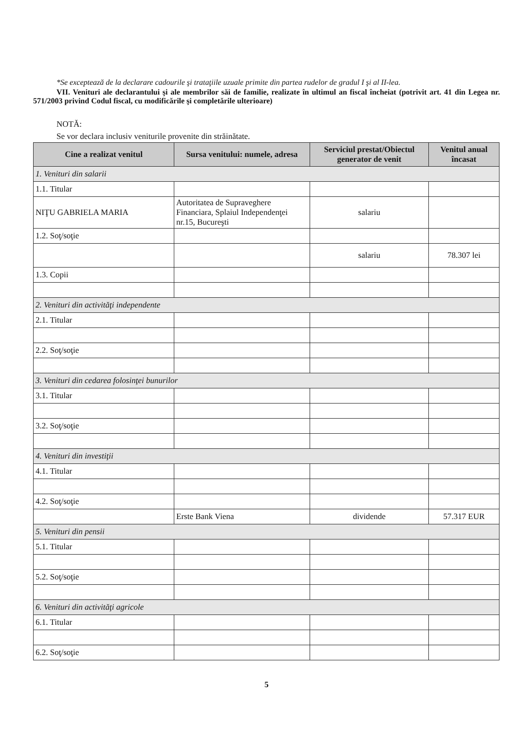*Se exceptează de la declarare cadourile şi trataţiile uzuale primite din partea rudelor de gradul I şi al II-lea.
VII. Venituri ale declarantului şi ale membrilor săi de familie, realizate în ultimul an fiscal încheiat (potrivit art. 41 din Legea nr. 571/2003 privind Codul fiscal, cu modificările şi completările ulterioare)
NOTĂ:
Se vor declara inclusiv veniturile provenite din străinătate.
| Cine a realizat venitul | Sursa venitului: numele, adresa | Serviciul prestat/Obiectul generator de venit | Venitul anual încasat |
| --- | --- | --- | --- |
| 1. Venituri din salarii | | | |
| 1.1. Titular | | | |
| NIŢU GABRIELA MARIA | Autoritatea de Supraveghere Financiara, Splaiul Independenţei nr.15, Bucureşti | salariu | |
| 1.2. Soţ/soţie | | | |
| | | salariu | 78.307 lei |
| 1.3. Copii | | | |
| 2. Venituri din activităţi independente | | | |
| 2.1. Titular | | | |
| 2.2. Soţ/soţie | | | |
| 3. Venituri din cedarea folosinţei bunurilor | | | |
| 3.1. Titular | | | |
| 3.2. Soţ/soţie | | | |
| 4. Venituri din investiţii | | | |
| 4.1. Titular | | | |
| 4.2. Soţ/soţie | | | |
| | Erste Bank Viena | dividende | 57.317 EUR |
| 5. Venituri din pensii | | | |
| 5.1. Titular | | | |
| 5.2. Soţ/soţie | | | |
| 6. Venituri din activităţi agricole | | | |
| 6.1. Titular | | | |
| 6.2. Soţ/soţie | | | |
5